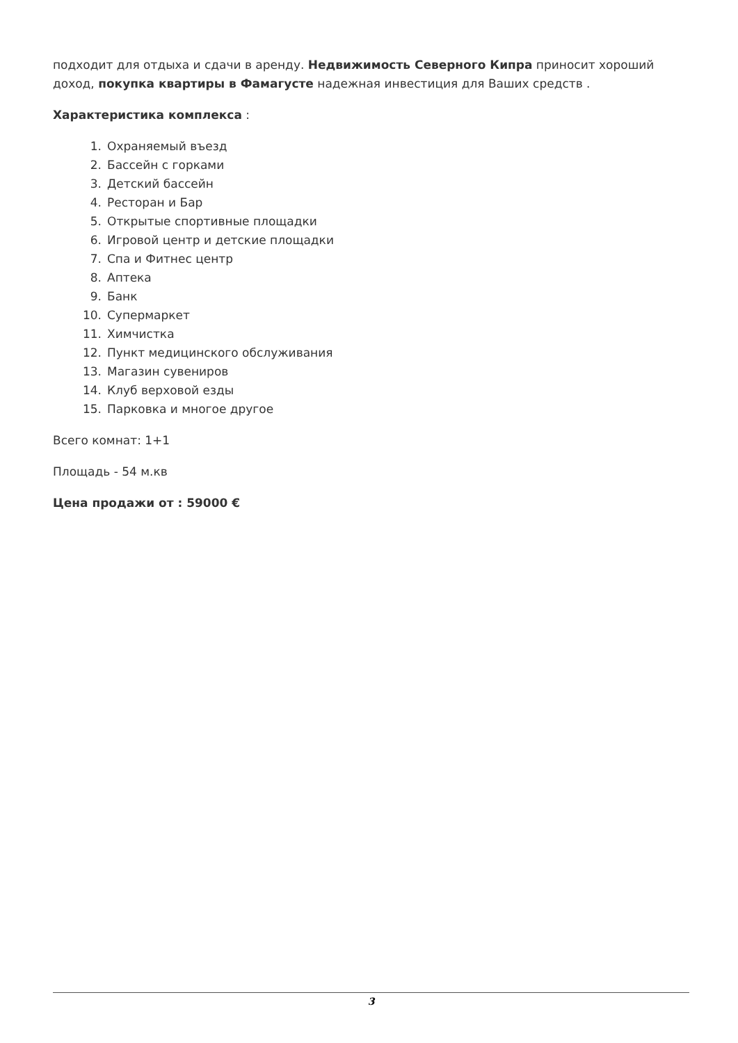подходит для отдыха и сдачи в аренду. Недвижимость Северного Кипра приносит хороший доход, покупка квартиры в Фамагусте надежная инвестиция для Ваших средств .
Характеристика комплекса :
1. Охраняемый въезд
2. Бассейн с горками
3. Детский бассейн
4. Ресторан и Бар
5. Открытые спортивные площадки
6. Игровой центр и детские площадки
7. Спа и Фитнес центр
8. Аптека
9. Банк
10. Супермаркет
11. Химчистка
12. Пункт медицинского обслуживания
13. Магазин сувениров
14. Клуб верховой езды
15. Парковка и многое другое
Всего комнат: 1+1
Площадь - 54 м.кв
Цена продажи от : 59000 €
3